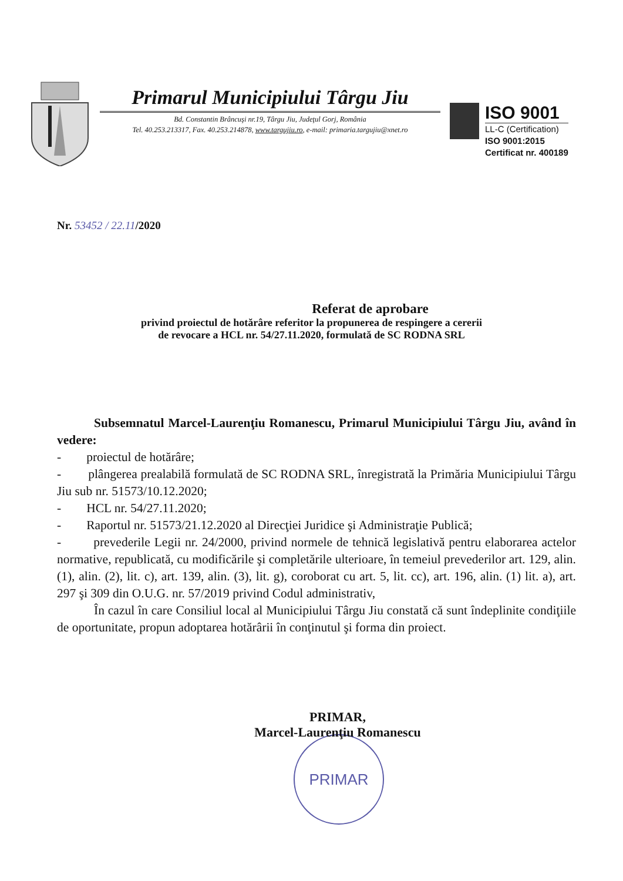Primarul Municipiului Târgu Jiu
Bd. Constantin Brâncuşi nr.19, Târgu Jiu, Judeţul Gorj, România
Tel. 40.253.213317, Fax. 40.253.214878, www.targujiu.ro, e-mail: primaria.targujiu@xnet.ro
ISO 9001
LL-C (Certification)
ISO 9001:2015
Certificat nr. 400189
Nr. 53452 / 22.11/2020
Referat de aprobare
privind proiectul de hotărâre referitor la propunerea de respingere a cererii
de revocare a HCL nr. 54/27.11.2020, formulată de SC RODNA SRL
Subsemnatul Marcel-Laurenţiu Romanescu, Primarul Municipiului Târgu Jiu, având în vedere:
- proiectul de hotărâre;
- plângerea prealabilă formulată de SC RODNA SRL, înregistrată la Primăria Municipiului Târgu Jiu sub nr. 51573/10.12.2020;
- HCL nr. 54/27.11.2020;
- Raportul nr. 51573/21.12.2020 al Direcţiei Juridice şi Administraţie Publică;
- prevederile Legii nr. 24/2000, privind normele de tehnică legislativă pentru elaborarea actelor normative, republicată, cu modificările şi completările ulterioare, în temeiul prevederilor art. 129, alin. (1), alin. (2), lit. c), art. 139, alin. (3), lit. g), coroborat cu art. 5, lit. cc), art. 196, alin. (1) lit. a), art. 297 şi 309 din O.U.G. nr. 57/2019 privind Codul administrativ,
În cazul în care Consiliul local al Municipiului Târgu Jiu constată că sunt îndeplinite condiţiile de oportunitate, propun adoptarea hotărârii în conţinutul şi forma din proiect.
PRIMAR,
Marcel-Laurenţiu Romanescu
PRIMAR